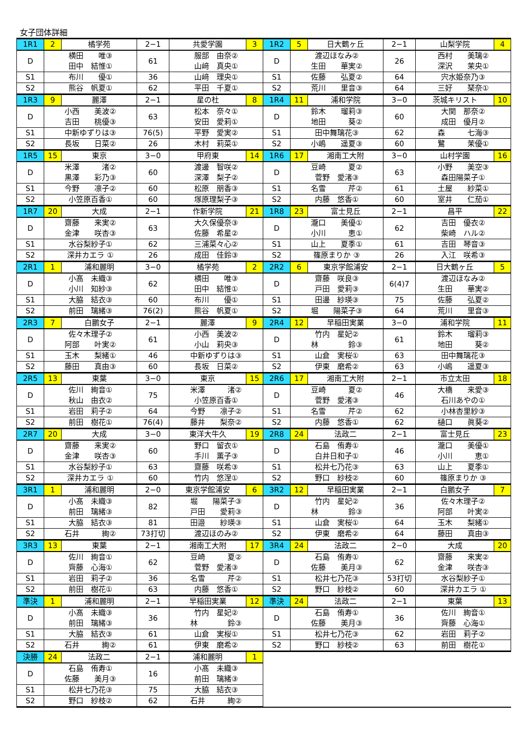女子団体詳細
| 1R1 | 2 | 橘学苑 | 2−1 | 共愛学園 | 3 | 1R2 | 5 | 日大鶴ヶ丘 | 2−1 | 山梨学院 | 4 |
| D | 横田 唯③ 田中 結惟① | | 61 | 服部 由奈② 山﨑 真央① | | D | 渡辺ほなみ② 生田 華実② | | 26 | 西村 美璃② 深沢 茉央① | |
| S1 | 布川 優① | | 36 | 山﨑 理央① | | S1 | 佐藤 弘夏② | | 64 | 宍水姫奈乃③ | |
| S2 | 熊谷 帆夏① | | 62 | 平田 千夏① | | S2 | 荒川 里音③ | | 64 | 三好 琹奈① | |
| 1R3 | 9 | 麗澤 | 2−1 | 星の杜 | 8 | 1R4 | 11 | 浦和学院 | 3−0 | 茨城キリスト | 10 |
| D | 小西 美波② 吉田 桃優③ | | 63 | 松本 奈々① 安田 愛莉① | | D | 鈴木 瑠莉③ 地田 葵② | | 60 | 大関 那奈② 成田 優月② | |
| S1 | 中新ゆずりは③ | | 76(5) | 平野 愛実② | | S1 | 田中舞璃花③ | | 62 | 森 七海③ | |
| S2 | 長坂 日菜② | | 26 | 木村 莉菜① | | S2 | 小嶋 遥夏③ | | 60 | 鷺 茉優① | |
| 1R5 | 15 | 東京 | 3−0 | 甲府東 | 14 | 1R6 | 17 | 湘南工大附 | 3−0 | 山村学園 | 16 |
| D | 米澤 渚② 黒澤 彩乃③ | | 60 | 渡邊 智咲② 深澤 梨子② | | D | 豆崎 夏② 菅野 愛渚③ | | 63 | 小野 美空③ 森田陽菜子① | |
| S1 | 今野 凛子② | | 60 | 松原 朋香③ | | S1 | 名雪 芹② | | 61 | 土屋 紗菜① | |
| S2 | 小笠原百香① | | 60 | 塚原理梨子③ | | S2 | 内藤 悠香① | | 60 | 室井 仁茄① | |
| 1R7 | 20 | 大成 | 2−1 | 作新学院 | 21 | 1R8 | 23 | 富士見丘 | 2−1 | 昌平 | 22 |
| D | 齋藤 来実② 金津 咲杏③ | | 63 | 大久保優奈③ 佐藤 希星② | | D | 瀧口 美優① 小川 恵① | | 62 | 吉田 優衣② 柴崎 ハル② | |
| S1 | 水谷梨紗子① | | 62 | 三浦菜々心② | | S1 | 山上 夏季① | | 61 | 吉田 琴音③ | |
| S2 | 深井カエラ ① | | 26 | 成田 佳鈴③ | | S2 | 篠原まりか ③ | | 26 | 入江 咲希③ | |
| 2R1 | 1 | 浦和麗明 | 3−0 | 橘学苑 | 2 | 2R2 | 6 | 東京学館浦安 | 2−1 | 日大鶴ヶ丘 | 5 |
| D | 小髙 未織③ 小川 知紗③ | | 62 | 横田 唯③ 田中 結惟① | | D | 齋藤 咲良③ 戸田 愛莉③ | | 6(4)7 | 渡辺ほなみ② 生田 華実② | |
| S1 | 大脇 結衣③ | | 60 | 布川 優① | | S1 | 田邊 紗瑛③ | | 75 | 佐藤 弘夏② | |
| S2 | 前田 璃緒③ | | 76(2) | 熊谷 帆夏① | | S2 | 堀 陽菜子③ | | 64 | 荒川 里音③ | |
| 2R3 | 7 | 白鵬女子 | 2−1 | 麗澤 | 9 | 2R4 | 12 | 早稲田実業 | 3−0 | 浦和学院 | 11 |
| D | 佐々木理子② 阿部 叶実② | | 61 | 小西 美波② 小山 莉央③ | | D | 竹内 星妃② 林 鈴③ | | 61 | 鈴木 瑠莉③ 地田 葵② | |
| S1 | 玉木 梨緒① | | 46 | 中新ゆずりは③ | | S1 | 山倉 実桜① | | 63 | 田中舞璃花③ | |
| S2 | 藤田 真由③ | | 60 | 長坂 日菜② | | S2 | 伊東 磨希② | | 63 | 小嶋 遥夏③ | |
| 2R5 | 13 | 東葉 | 3−0 | 東京 | 15 | 2R6 | 17 | 湘南工大附 | 2−1 | 市立太田 | 18 |
| D | 佐川 絢音① 秋山 由衣② | | 75 | 米澤 渚② 小笠原百香① | | D | 豆崎 夏② 菅野 愛渚③ | | 46 | 大橋 来愛③ 石川あやの① | |
| S1 | 岩田 莉子② | | 64 | 今野 凛子② | | S1 | 名雪 芹② | | 62 | 小林杏里紗③ | |
| S2 | 前田 樹花① | | 76(4) | 藤井 梨奈② | | S2 | 内藤 悠香① | | 62 | 樋口 眞葵② | |
| 2R7 | 20 | 大成 | 3−0 | 東洋大牛久 | 19 | 2R8 | 24 | 法政二 | 2−1 | 富士見丘 | 23 |
| D | 齋藤 来実② 金津 咲杏③ | | 60 | 野口 留衣① 手川 薫子③ | | D | 石島 侑寿① 白井日和子① | | 46 | 瀧口 美優① 小川 恵① | |
| S1 | 水谷梨紗子① | | 63 | 齋藤 咲希③ | | S1 | 松井七乃花③ | | 63 | 山上 夏季① | |
| S2 | 深井カエラ ① | | 60 | 竹内 悠涅① | | S2 | 野口 紗枝② | | 60 | 篠原まりか ③ | |
| 3R1 | 1 | 浦和麗明 | 2−0 | 東京学館浦安 | 6 | 3R2 | 12 | 早稲田実業 | 2−1 | 白鵬女子 | 7 |
| D | 小髙 未織③ 前田 璃緒③ | | 82 | 堀 陽菜子③ 戸田 愛莉③ | | D | 竹内 星妃② 林 鈴③ | | 36 | 佐々木理子② 阿部 叶実② | |
| S1 | 大脇 結衣③ | | 81 | 田邉 紗瑛③ | | S1 | 山倉 実桜① | | 64 | 玉木 梨緒① | |
| S2 | 石井 絢② | | 73打切 | 渡辺ほのみ② | | S2 | 伊東 磨希② | | 64 | 藤田 真由③ | |
| 3R3 | 13 | 東葉 | 2−1 | 湘南工大附 | 17 | 3R4 | 24 | 法政二 | 2−0 | 大成 | 20 |
| D | 佐川 絢音① 齊藤 心海① | | 62 | 豆崎 夏② 菅野 愛渚③ | | D | 石島 侑寿① 佐藤 美月③ | | 62 | 齋藤 来実② 金津 咲杏③ | |
| S1 | 岩田 莉子② | | 36 | 名雪 芹② | | S1 | 松井七乃花③ | | 53打切 | 水谷梨紗子① | |
| S2 | 前田 樹花① | | 63 | 内藤 悠香① | | S2 | 野口 紗枝② | | 60 | 深井カエラ ① | |
| 準決 | 1 | 浦和麗明 | 2−1 | 早稲田実業 | 12 | 準決 | 24 | 法政二 | 2−1 | 東葉 | 13 |
| D | 小髙 未織③ 前田 璃緒③ | | 36 | 竹内 星妃② 林 鈴③ | | D | 石島 侑寿① 佐藤 美月③ | | 36 | 佐川 絢音① 齊藤 心海① | |
| S1 | 大脇 結衣③ | | 61 | 山倉 実桜① | | S1 | 松井七乃花③ | | 62 | 岩田 莉子② | |
| S2 | 石井 絢② | | 61 | 伊東 磨希② | | S2 | 野口 紗枝② | | 63 | 前田 樹花① | |
| 決勝 | 24 | 法政二 | 2−1 | 浦和麗明 | 1 | | | | | | |
| D | 石島 侑寿① 佐藤 美月③ | | 16 | 小髙 未織③ 前田 璃緒③ | | | | | | | |
| S1 | 松井七乃花③ | | 75 | 大脇 結衣③ | | | | | | | |
| S2 | 野口 紗枝② | | 62 | 石井 絢② | | | | | | | |